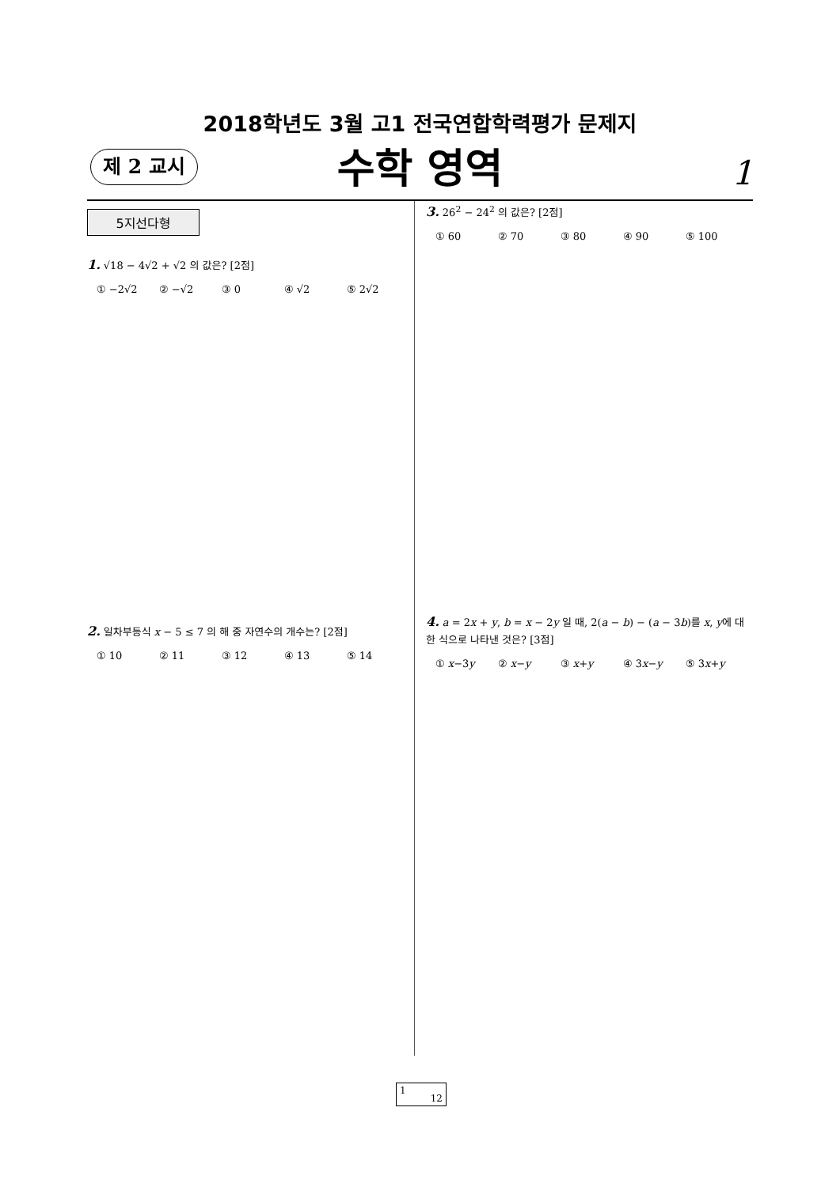2018학년도 3월 고1 전국연합학력평가 문제지
제 2 교시
수학 영역
1
5지선다형
1. √18 − 4√2 + √2 의 값은? [2점]
① −2√2 ② −√2 ③ 0 ④ √2 ⑤ 2√2
2. 일차부등식 x − 5 ≤ 7 의 해 중 자연수의 개수는? [2점]
① 10 ② 11 ③ 12 ④ 13 ⑤ 14
3. 26<sup>2</sup> − 24<sup>2</sup> 의 값은? [2점]
① 60 ② 70 ③ 80 ④ 90 ⑤ 100
4. a = 2x + y, b = x − 2y 일 때, 2(a − b) − (a − 3b)를 x, y에 대한 식으로 나타낸 것은? [3점]
① x−3y ② x−y ③ x+y ④ 3x−y ⑤ 3x+y
1
12